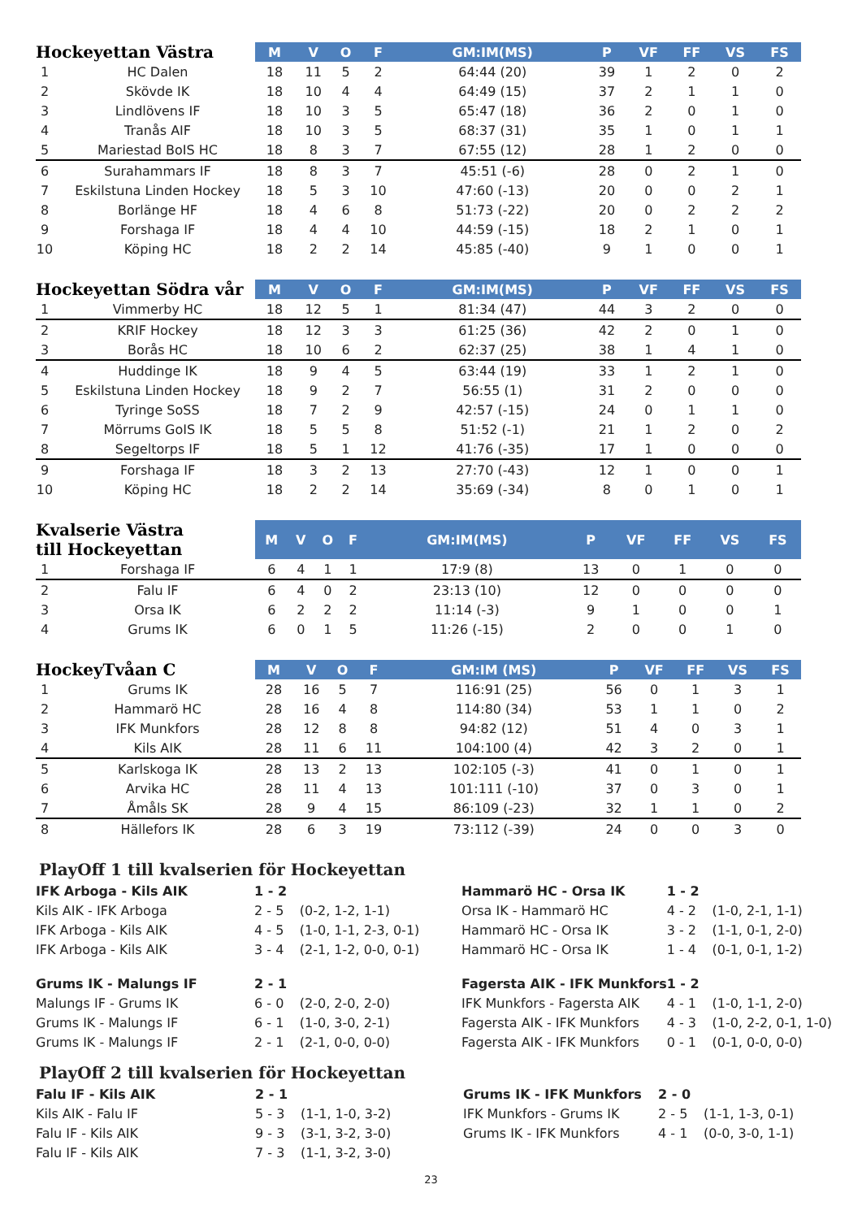| Hockeyettan Västra | | M | V | O | F | GM:IM(MS) | P | VF | FF | VS | FS |
| --- | --- | --- | --- | --- | --- | --- | --- | --- | --- | --- | --- |
| 1 | HC Dalen | 18 | 11 | 5 | 2 | 64:44 (20) | 39 | 1 | 2 | 0 | 2 |
| 2 | Skövde IK | 18 | 10 | 4 | 4 | 64:49 (15) | 37 | 2 | 1 | 1 | 0 |
| 3 | Lindlövens IF | 18 | 10 | 3 | 5 | 65:47 (18) | 36 | 2 | 0 | 1 | 0 |
| 4 | Tranås AIF | 18 | 10 | 3 | 5 | 68:37 (31) | 35 | 1 | 0 | 1 | 1 |
| 5 | Mariestad BoIS HC | 18 | 8 | 3 | 7 | 67:55 (12) | 28 | 1 | 2 | 0 | 0 |
| 6 | Surahammars IF | 18 | 8 | 3 | 7 | 45:51 (-6) | 28 | 0 | 2 | 1 | 0 |
| 7 | Eskilstuna Linden Hockey | 18 | 5 | 3 | 10 | 47:60 (-13) | 20 | 0 | 0 | 2 | 1 |
| 8 | Borlänge HF | 18 | 4 | 6 | 8 | 51:73 (-22) | 20 | 0 | 2 | 2 | 2 |
| 9 | Forshaga IF | 18 | 4 | 4 | 10 | 44:59 (-15) | 18 | 2 | 1 | 0 | 1 |
| 10 | Köping HC | 18 | 2 | 2 | 14 | 45:85 (-40) | 9 | 1 | 0 | 0 | 1 |
| Hockeyettan Södra vår | | M | V | O | F | GM:IM(MS) | P | VF | FF | VS | FS |
| --- | --- | --- | --- | --- | --- | --- | --- | --- | --- | --- | --- |
| 1 | Vimmerby HC | 18 | 12 | 5 | 1 | 81:34 (47) | 44 | 3 | 2 | 0 | 0 |
| 2 | KRIF Hockey | 18 | 12 | 3 | 3 | 61:25 (36) | 42 | 2 | 0 | 1 | 0 |
| 3 | Borås HC | 18 | 10 | 6 | 2 | 62:37 (25) | 38 | 1 | 4 | 1 | 0 |
| 4 | Huddinge IK | 18 | 9 | 4 | 5 | 63:44 (19) | 33 | 1 | 2 | 1 | 0 |
| 5 | Eskilstuna Linden Hockey | 18 | 9 | 2 | 7 | 56:55 (1) | 31 | 2 | 0 | 0 | 0 |
| 6 | Tyringe SoSS | 18 | 7 | 2 | 9 | 42:57 (-15) | 24 | 0 | 1 | 1 | 0 |
| 7 | Mörrums GoIS IK | 18 | 5 | 5 | 8 | 51:52 (-1) | 21 | 1 | 2 | 0 | 2 |
| 8 | Segeltorps IF | 18 | 5 | 1 | 12 | 41:76 (-35) | 17 | 1 | 0 | 0 | 0 |
| 9 | Forshaga IF | 18 | 3 | 2 | 13 | 27:70 (-43) | 12 | 1 | 0 | 0 | 1 |
| 10 | Köping HC | 18 | 2 | 2 | 14 | 35:69 (-34) | 8 | 0 | 1 | 0 | 1 |
| Kvalserie Västra till Hockeyettan | | M | V | O | F | GM:IM(MS) | P | VF | FF | VS | FS |
| --- | --- | --- | --- | --- | --- | --- | --- | --- | --- | --- | --- |
| 1 | Forshaga IF | 6 | 4 | 1 | 1 | 17:9 (8) | 13 | 0 | 1 | 0 | 0 |
| 2 | Falu IF | 6 | 4 | 0 | 2 | 23:13 (10) | 12 | 0 | 0 | 0 | 0 |
| 3 | Orsa IK | 6 | 2 | 2 | 2 | 11:14 (-3) | 9 | 1 | 0 | 0 | 1 |
| 4 | Grums IK | 6 | 0 | 1 | 5 | 11:26 (-15) | 2 | 0 | 0 | 1 | 0 |
| HockeyTvåan C | | M | V | O | F | GM:IM (MS) | P | VF | FF | VS | FS |
| --- | --- | --- | --- | --- | --- | --- | --- | --- | --- | --- | --- |
| 1 | Grums IK | 28 | 16 | 5 | 7 | 116:91 (25) | 56 | 0 | 1 | 3 | 1 |
| 2 | Hammarö HC | 28 | 16 | 4 | 8 | 114:80 (34) | 53 | 1 | 1 | 0 | 2 |
| 3 | IFK Munkfors | 28 | 12 | 8 | 8 | 94:82 (12) | 51 | 4 | 0 | 3 | 1 |
| 4 | Kils AIK | 28 | 11 | 6 | 11 | 104:100 (4) | 42 | 3 | 2 | 0 | 1 |
| 5 | Karlskoga IK | 28 | 13 | 2 | 13 | 102:105 (-3) | 41 | 0 | 1 | 0 | 1 |
| 6 | Arvika HC | 28 | 11 | 4 | 13 | 101:111 (-10) | 37 | 0 | 3 | 0 | 1 |
| 7 | Åmåls SK | 28 | 9 | 4 | 15 | 86:109 (-23) | 32 | 1 | 1 | 0 | 2 |
| 8 | Hällefors IK | 28 | 6 | 3 | 19 | 73:112 (-39) | 24 | 0 | 0 | 3 | 0 |
PlayOff 1 till kvalserien för Hockeyettan
| IFK Arboga - Kils AIK | 1 - 2 | | Hammarö HC - Orsa IK | 1 - 2 | |
| Kils AIK - IFK Arboga | 2 - 5 | (0-2, 1-2, 1-1) | Orsa IK - Hammarö HC | 4 - 2 | (1-0, 2-1, 1-1) |
| IFK Arboga - Kils AIK | 4 - 5 | (1-0, 1-1, 2-3, 0-1) | Hammarö HC - Orsa IK | 3 - 2 | (1-1, 0-1, 2-0) |
| IFK Arboga - Kils AIK | 3 - 4 | (2-1, 1-2, 0-0, 0-1) | Hammarö HC - Orsa IK | 1 - 4 | (0-1, 0-1, 1-2) |
| Grums IK - Malungs IF | 2 - 1 | | Fagersta AIK - IFK Munkfors | 1 - 2 | |
| Malungs IF - Grums IK | 6 - 0 | (2-0, 2-0, 2-0) | IFK Munkfors - Fagersta AIK | 4 - 1 | (1-0, 1-1, 2-0) |
| Grums IK - Malungs IF | 6 - 1 | (1-0, 3-0, 2-1) | Fagersta AIK - IFK Munkfors | 4 - 3 | (1-0, 2-2, 0-1, 1-0) |
| Grums IK - Malungs IF | 2 - 1 | (2-1, 0-0, 0-0) | Fagersta AIK - IFK Munkfors | 0 - 1 | (0-1, 0-0, 0-0) |
PlayOff 2 till kvalserien för Hockeyettan
| Falu IF - Kils AIK | 2 - 1 | | Grums IK - IFK Munkfors | 2 - 0 | |
| Kils AIK - Falu IF | 5 - 3 | (1-1, 1-0, 3-2) | IFK Munkfors - Grums IK | 2 - 5 | (1-1, 1-3, 0-1) |
| Falu IF - Kils AIK | 9 - 3 | (3-1, 3-2, 3-0) | Grums IK - IFK Munkfors | 4 - 1 | (0-0, 3-0, 1-1) |
| Falu IF - Kils AIK | 7 - 3 | (1-1, 3-2, 3-0) | | | |
23